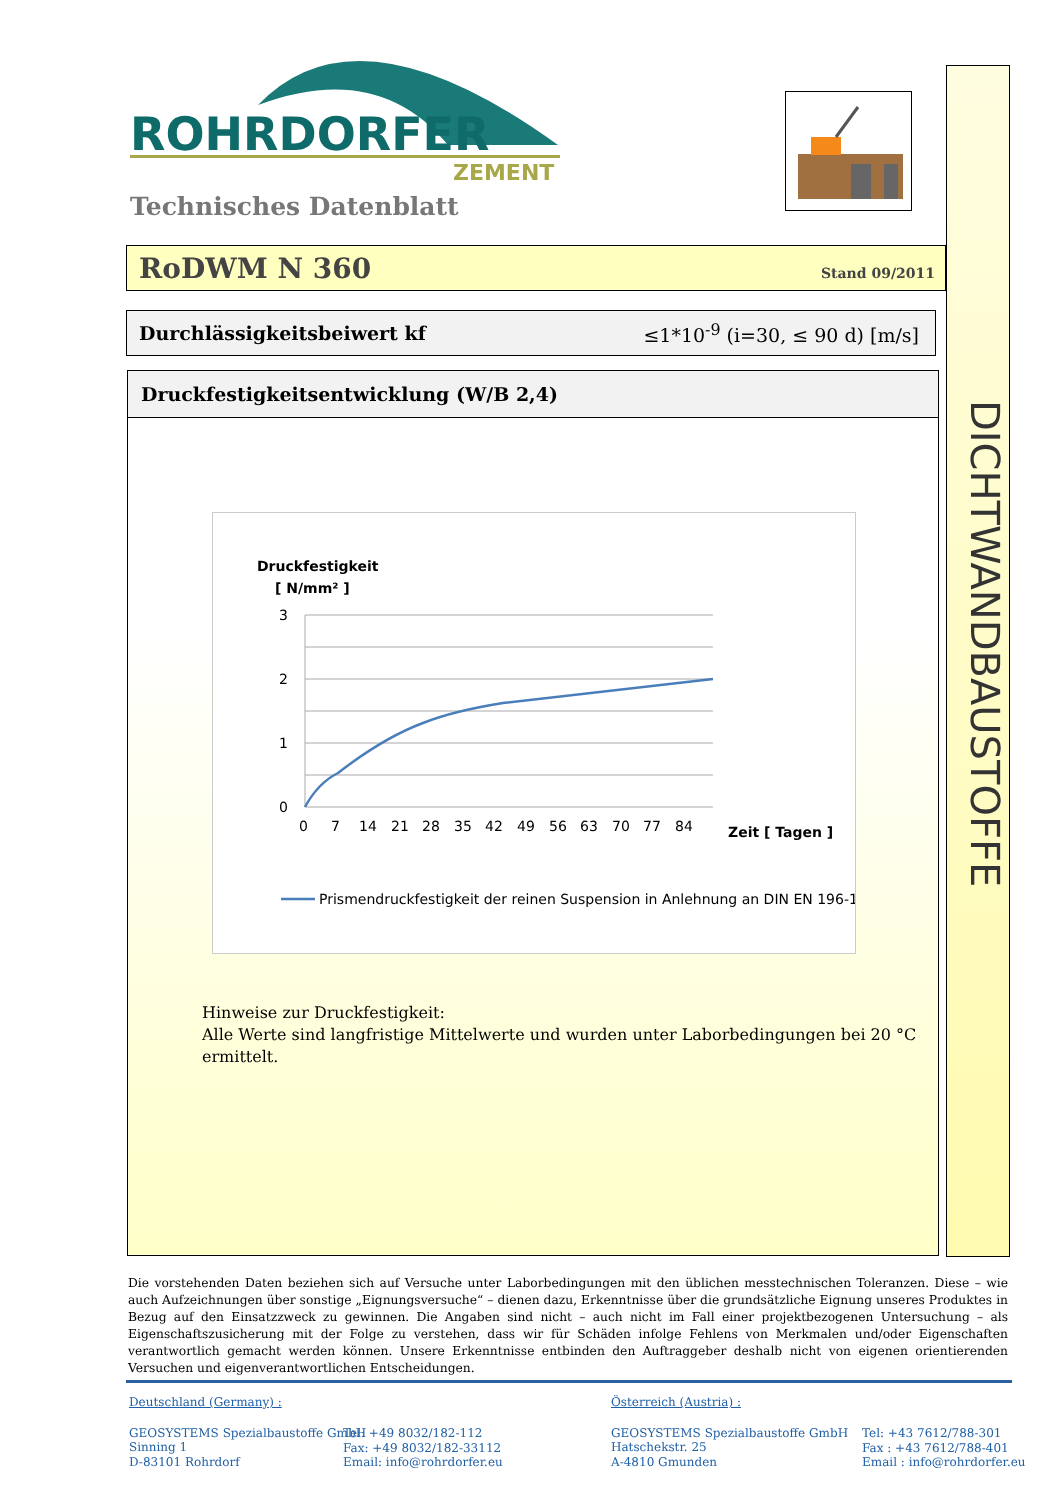ROHRDORFER
ZEMENT
Technisches Datenblatt
DICHTWANDBAUSTOFFE
RoDWM N 360
Stand 09/2011
Durchlässigkeitsbeiwert kf ≤1*10<sup>-9</sup> (i=30, ≤ 90 d) [m/s]
Druckfestigkeitsentwicklung (W/B 2,4)
Druckfestigkeit
[ N/mm² ]
3
2
1
0
0
7
14
21
28
35
42
49
56
63
70
77
84
Zeit [ Tagen ]
Prismendruckfestigkeit der reinen Suspension in Anlehnung an DIN EN 196-1
Hinweise zur Druckfestigkeit:
Alle Werte sind langfristige Mittelwerte und wurden unter Laborbedingungen bei 20 °C ermittelt.
Die vorstehenden Daten beziehen sich auf Versuche unter Laborbedingungen mit den üblichen messtechnischen Toleranzen. Diese – wie auch Aufzeichnungen über sonstige „Eignungsversuche“ – dienen dazu, Erkenntnisse über die grundsätzliche Eignung unseres Produktes in Bezug auf den Einsatzzweck zu gewinnen. Die Angaben sind nicht – auch nicht im Fall einer projektbezogenen Untersuchung – als Eigenschaftszusicherung mit der Folge zu verstehen, dass wir für Schäden infolge Fehlens von Merkmalen und/oder Eigenschaften verantwortlich gemacht werden können. Unsere Erkenntnisse entbinden den Auftraggeber deshalb nicht von eigenen orientierenden Versuchen und eigenverantwortlichen Entscheidungen.
Deutschland (Germany) :
GEOSYSTEMS Spezialbaustoffe GmbH
Sinning 1
D-83101 Rohrdorf
Tel: +49 8032/182-112
Fax: +49 8032/182-33112
Email: info@rohrdorfer.eu
Österreich (Austria) :
GEOSYSTEMS Spezialbaustoffe GmbH
Hatschekstr. 25
A-4810 Gmunden
Tel: +43 7612/788-301
Fax : +43 7612/788-401
Email : info@rohrdorfer.eu